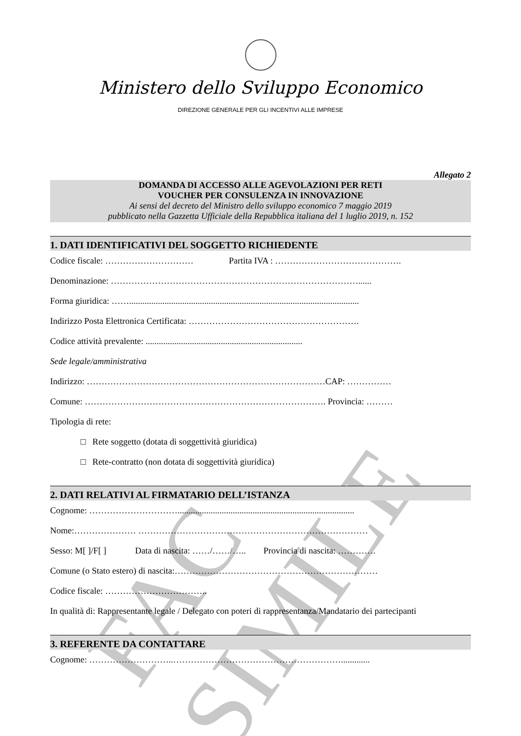FAC SIMILE
Ministero dello Sviluppo Economico
DIREZIONE GENERALE PER GLI INCENTIVI ALLE IMPRESE
Allegato 2
DOMANDA DI ACCESSO ALLE AGEVOLAZIONI PER RETI
VOUCHER PER CONSULENZA IN INNOVAZIONE
Ai sensi del decreto del Ministro dello sviluppo economico 7 maggio 2019
pubblicato nella Gazzetta Ufficiale della Repubblica italiana del 1 luglio 2019, n. 152
1. DATI IDENTIFICATIVI DEL SOGGETTO RICHIEDENTE
Codice fiscale: ………………………… Partita IVA : …………………………………….
Denominazione: …………………………………………………………………………......
Forma giuridica: ……........................................................................................................
Indirizzo Posta Elettronica Certificata: ………………………………………………….
Codice attività prevalente: .......................................................................
Sede legale/amministrativa
Indirizzo: ………………………………………………………………………CAP: ……………
Comune: ………………………………………………………………………. Provincia: ………
Tipologia di rete:
□ Rete soggetto (dotata di soggettività giuridica)
□ Rete-contratto (non dotata di soggettività giuridica)
2. DATI RELATIVI AL FIRMATARIO DELL’ISTANZA
Cognome: …………………………................................................................................
Nome:………………… ……………………………………………………………………
Sesso: M[ ]/F[ ] Data di nascita: ……/……/….. Provincia di nascita: ………….
Comune (o Stato estero) di nascita:……………………………………………………………
Codice fiscale: ……………………………..
In qualità di: Rappresentante legale / Delegato con poteri di rappresentanza/Mandatario dei partecipanti
3. REFERENTE DA CONTATTARE
Cognome: ………………………..………………………………………………….............